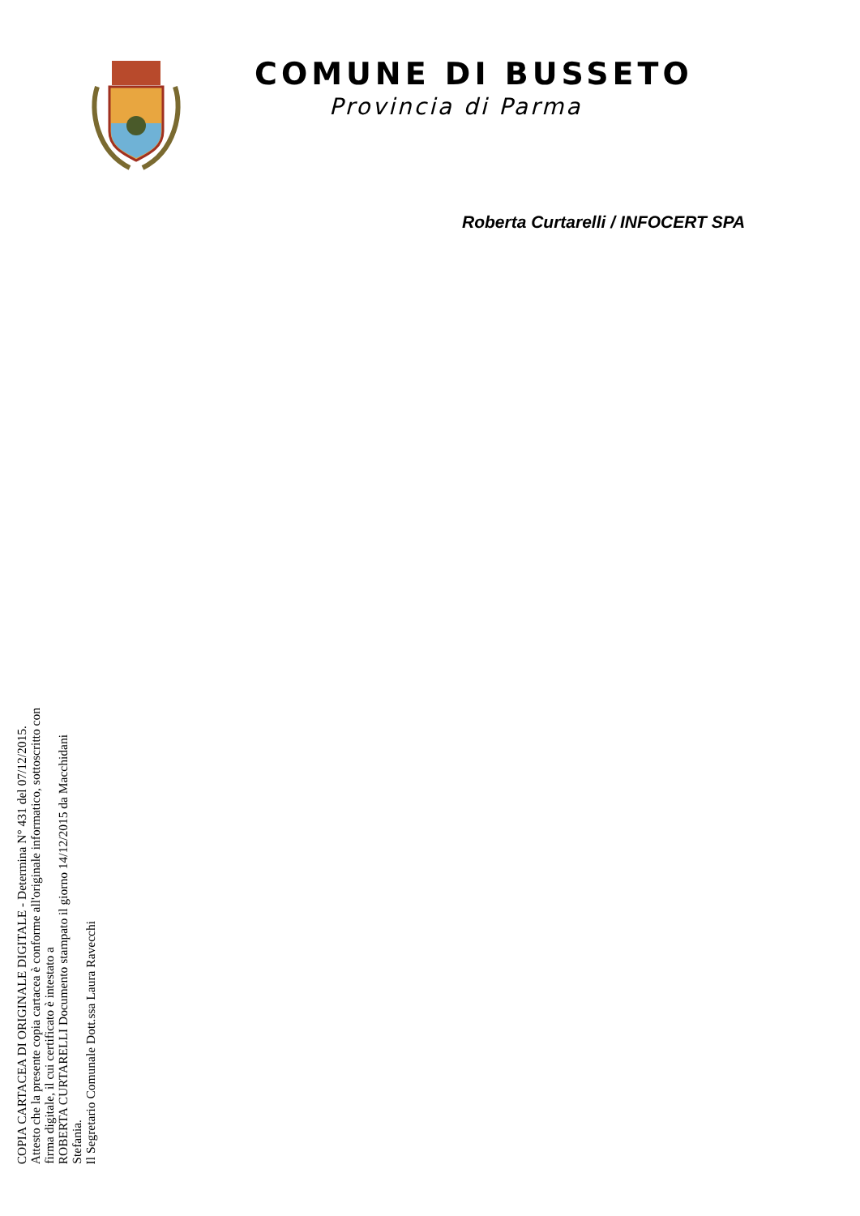COMUNE DI BUSSETO
Provincia di Parma
Roberta Curtarelli / INFOCERT SPA
COPIA CARTACEA DI ORIGINALE DIGITALE - Determina N° 431 del 07/12/2015.
Attesto che la presente copia cartacea è conforme all'originale informatico, sottoscritto con firma digitale, il cui certificato è intestato a
ROBERTA CURTARELLI Documento stampato il giorno 14/12/2015 da Macchidani Stefania.
Il Segretario Comunale Dott.ssa Laura Ravecchi